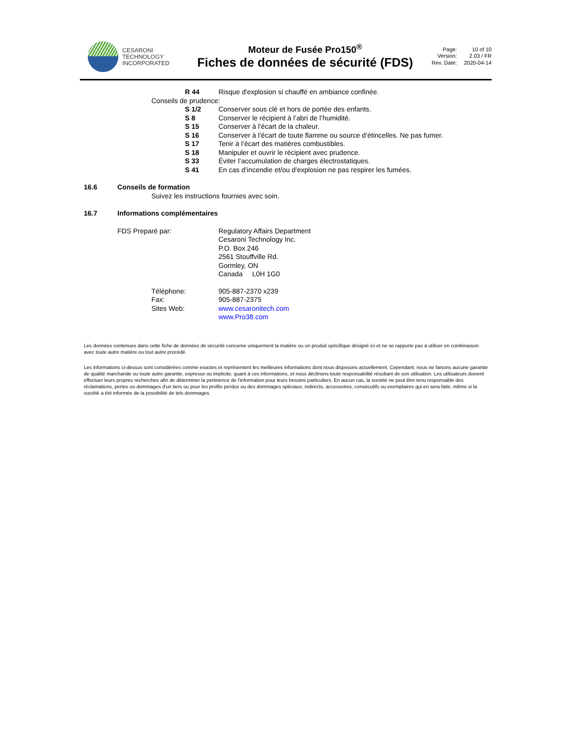CESARONI
TECHNOLOGY
INCORPORATED
Moteur de Fusée Pro150<sup>®</sup>
Fiches de données de sécurité (FDS)
Page: 10 of 10 Version: 2.03 / FR Rev. Date: 2020-04-14
R 44 Risque d'explosion si chauffé en ambiance confinée.
Conseils de prudence:
S 1/2 Conserver sous clé et hors de portée des enfants.
S 8 Conserver le récipient à l’abri de l’humidité.
S 15 Conserver à l’écart de la chaleur.
S 16 Conserver à l’écart de toute flamme ou source d’étincelles. Ne pas fumer.
S 17 Tenir à l’écart des matières combustibles.
S 18 Manipuler et ouvrir le récipient avec prudence.
S 33 Éviter l’accumulation de charges électrostatiques.
S 41 En cas d’incendie et/ou d’explosion ne pas respirer les fumées.
16.6 Conseils de formation
Suivez les instructions fournies avec soin.
16.7 Informations complémentaires
FDS Preparé par: Regulatory Affairs Department
Cesaroni Technology Inc.
P.O. Box 246
2561 Stouffville Rd.
Gormley, ON
Canada L0H 1G0
Téléphone:
Fax:
Sites Web: 905-887-2370 x239
905-887-2375
www.cesaronitech.com
www.Pro38.com
Les données contenues dans cette fiche de données de sécurité concerne uniquement la matière ou un produit spécifique désigné ici et ne se rapporte pas à utiliser en combinaison avec toute autre matière ou tout autre procédé.
Les informations ci-dessus sont considérées comme exactes et représentent les meilleures informations dont nous disposons actuellement. Cependant, nous ne faisons aucune garantie de qualité marchande ou toute autre garantie, expresse ou implicite, quant à ces informations, et nous déclinons toute responsabilité résultant de son utilisation. Les utilisateurs doivent effectuer leurs propres recherches afin de déterminer la pertinence de l'information pour leurs besoins particuliers. En aucun cas, la société ne peut être tenu responsable des réclamations, pertes ou dommages d'un tiers ou pour les profits perdus ou des dommages spéciaux, indirects, accessoires, consécutifs ou exemplaires qui en sera faite, même si la société a été informée de la possibilité de tels dommages.